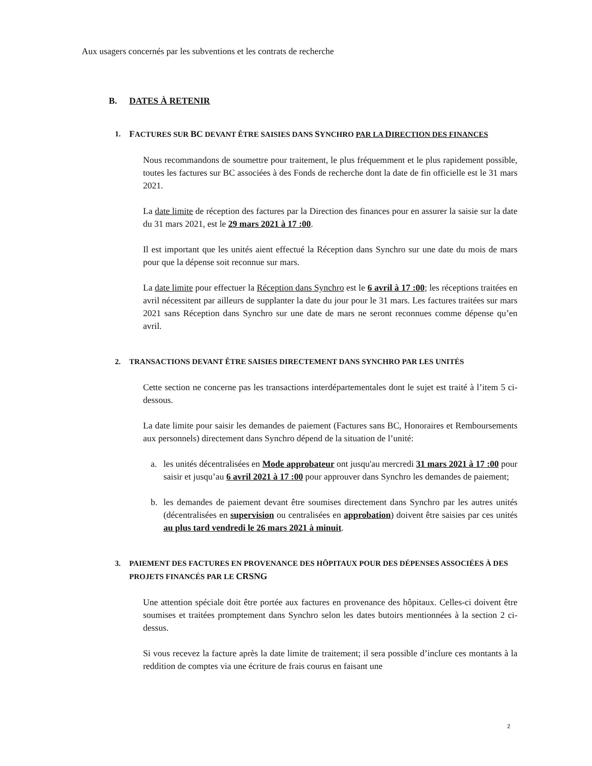Aux usagers concernés par les subventions et les contrats de recherche
B. DATES À RETENIR
1. FACTURES SUR BC DEVANT ÊTRE SAISIES DANS SYNCHRO PAR LA DIRECTION DES FINANCES
Nous recommandons de soumettre pour traitement, le plus fréquemment et le plus rapidement possible, toutes les factures sur BC associées à des Fonds de recherche dont la date de fin officielle est le 31 mars 2021.
La date limite de réception des factures par la Direction des finances pour en assurer la saisie sur la date du 31 mars 2021, est le 29 mars 2021 à 17 :00.
Il est important que les unités aient effectué la Réception dans Synchro sur une date du mois de mars pour que la dépense soit reconnue sur mars.
La date limite pour effectuer la Réception dans Synchro est le 6 avril à 17 :00; les réceptions traitées en avril nécessitent par ailleurs de supplanter la date du jour pour le 31 mars. Les factures traitées sur mars 2021 sans Réception dans Synchro sur une date de mars ne seront reconnues comme dépense qu’en avril.
2. TRANSACTIONS DEVANT ÊTRE SAISIES DIRECTEMENT DANS SYNCHRO PAR LES UNITÉS
Cette section ne concerne pas les transactions interdépartementales dont le sujet est traité à l’item 5 ci-dessous.
La date limite pour saisir les demandes de paiement (Factures sans BC, Honoraires et Remboursements aux personnels) directement dans Synchro dépend de la situation de l’unité:
a. les unités décentralisées en Mode approbateur ont jusqu'au mercredi 31 mars 2021 à 17 :00 pour saisir et jusqu’au 6 avril 2021 à 17 :00 pour approuver dans Synchro les demandes de paiement;
b. les demandes de paiement devant être soumises directement dans Synchro par les autres unités (décentralisées en supervision ou centralisées en approbation) doivent être saisies par ces unités au plus tard vendredi le 26 mars 2021 à minuit.
3. PAIEMENT DES FACTURES EN PROVENANCE DES HÔPITAUX POUR DES DÉPENSES ASSOCIÉES À DES PROJETS FINANCÉS PAR LE CRSNG
Une attention spéciale doit être portée aux factures en provenance des hôpitaux. Celles-ci doivent être soumises et traitées promptement dans Synchro selon les dates butoirs mentionnées à la section 2 ci-dessus.
Si vous recevez la facture après la date limite de traitement; il sera possible d’inclure ces montants à la reddition de comptes via une écriture de frais courus en faisant une
2